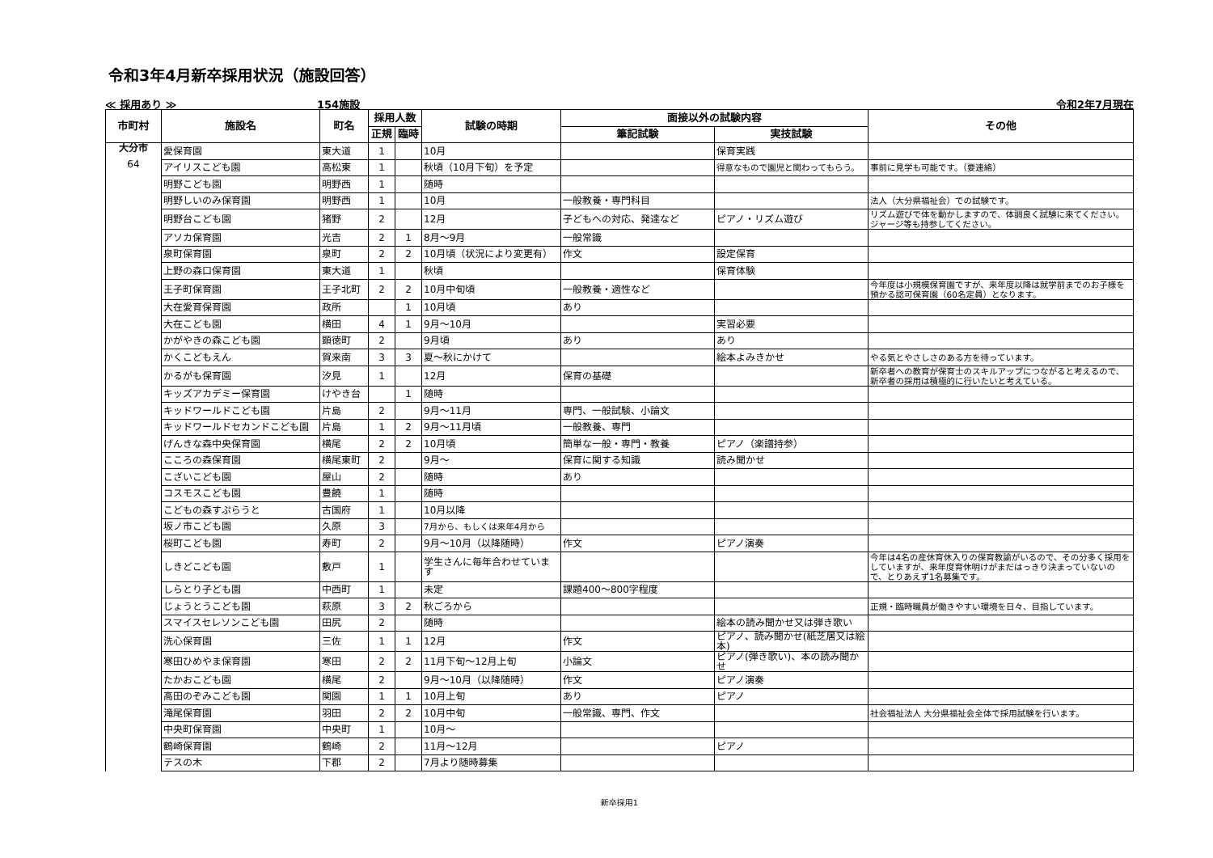令和3年4月新卒採用状況（施設回答）
≪ 採用あり ≫ 154施設 令和2年7月現在
| 市町村 | 施設名 | 町名 | 採用人数 | | 試験の時期 | 面接以外の試験内容 | | その他 |
| --- | --- | --- | --- | --- | --- | --- | --- | --- |
| | | | 正規 | 臨時 | | 筆記試験 | 実技試験 | |
| 大分市 | 愛保育園 | 東大道 | 1 | | 10月 | | 保育実践 | |
| 64 | アイリスこども園 | 高松東 | 1 | | 秋頃（10月下旬）を予定 | | 得意なもので園児と関わってもらう。 | 事前に見学も可能です。（要連絡） |
| | 明野こども園 | 明野西 | 1 | | 随時 | | | |
| | 明野しいのみ保育園 | 明野西 | 1 | | 10月 | 一般教養・専門科目 | | 法人（大分県福祉会）での試験です。 |
| | 明野台こども園 | 猪野 | 2 | | 12月 | 子どもへの対応、発達など | ピアノ・リズム遊び | リズム遊びで体を動かしますので、体調良く試験に来てください。ジャージ等も持参してください。 |
| | アソカ保育園 | 光吉 | 2 | 1 | 8月～9月 | 一般常識 | | |
| | 泉町保育園 | 泉町 | 2 | 2 | 10月頃（状況により変更有） | 作文 | 設定保育 | |
| | 上野の森口保育園 | 東大道 | 1 | | 秋頃 | | 保育体験 | |
| | 王子町保育園 | 王子北町 | 2 | 2 | 10月中旬頃 | 一般教養・適性など | | 今年度は小規模保育園ですが、来年度以降は就学前までのお子様を預かる認可保育園（60名定員）となります。 |
| | 大在愛育保育園 | 政所 | | 1 | 10月頃 | あり | | |
| | 大在こども園 | 横田 | 4 | 1 | 9月～10月 | | 実習必要 | |
| | かがやきの森こども園 | 顕徳町 | 2 | | 9月頃 | あり | あり | |
| | かくこどもえん | 賀来南 | 3 | 3 | 夏～秋にかけて | | 絵本よみきかせ | やる気とやさしさのある方を待っています。 |
| | かるがも保育園 | 汐見 | 1 | | 12月 | 保育の基礎 | | 新卒者への教育が保育士のスキルアップにつながると考えるので、新卒者の採用は積極的に行いたいと考えている。 |
| | キッズアカデミー保育園 | けやき台 | | 1 | 随時 | | | |
| | キッドワールドこども園 | 片島 | 2 | | 9月～11月 | 専門、一般試験、小論文 | | |
| | キッドワールドセカンドこども園 | 片島 | 1 | 2 | 9月～11月頃 | 一般教養、専門 | | |
| | げんきな森中央保育園 | 横尾 | 2 | 2 | 10月頃 | 簡単な一般・専門・教養 | ピアノ（楽譜持参） | |
| | こころの森保育園 | 横尾東町 | 2 | | 9月～ | 保育に関する知識 | 読み聞かせ | |
| | こざいこども園 | 屋山 | 2 | | 随時 | あり | | |
| | コスモスこども園 | 豊饒 | 1 | | 随時 | | | |
| | こどもの森すぷらうと | 古国府 | 1 | | 10月以降 | | | |
| | 坂ノ市こども園 | 久原 | 3 | | 7月から、もしくは来年4月から | | | |
| | 桜町こども園 | 寿町 | 2 | | 9月～10月（以降随時） | 作文 | ピアノ演奏 | |
| | しきどこども園 | 敷戸 | 1 | | 学生さんに毎年合わせています | | | 今年は4名の産休育休入りの保育教諭がいるので、その分多く採用をしていますが、来年度育休明けがまだはっきり決まっていないので、とりあえず1名募集です。 |
| | しらとり子ども園 | 中西町 | 1 | | 未定 | 課題400～800字程度 | | |
| | じょうとうこども園 | 萩原 | 3 | 2 | 秋ごろから | | | 正規・臨時職員が働きやすい環境を日々、目指しています。 |
| | スマイスセレソンこども園 | 田尻 | 2 | | 随時 | | 絵本の読み聞かせ又は弾き歌い | |
| | 洗心保育園 | 三佐 | 1 | 1 | 12月 | 作文 | ピアノ、読み聞かせ(紙芝居又は絵本) | |
| | 寒田ひめやま保育園 | 寒田 | 2 | 2 | 11月下旬～12月上旬 | 小論文 | ピアノ(弾き歌い)、本の読み聞かせ | |
| | たかおこども園 | 横尾 | 2 | | 9月～10月（以降随時） | 作文 | ピアノ演奏 | |
| | 高田のぞみこども園 | 関園 | 1 | 1 | 10月上旬 | あり | ピアノ | |
| | 滝尾保育園 | 羽田 | 2 | 2 | 10月中旬 | 一般常識、専門、作文 | | 社会福祉法人 大分県福祉会全体で採用試験を行います。 |
| | 中央町保育園 | 中央町 | 1 | | 10月～ | | | |
| | 鶴崎保育園 | 鶴崎 | 2 | | 11月～12月 | | ピアノ | |
| | テスの木 | 下郡 | 2 | | 7月より随時募集 | | | |
新卒採用1